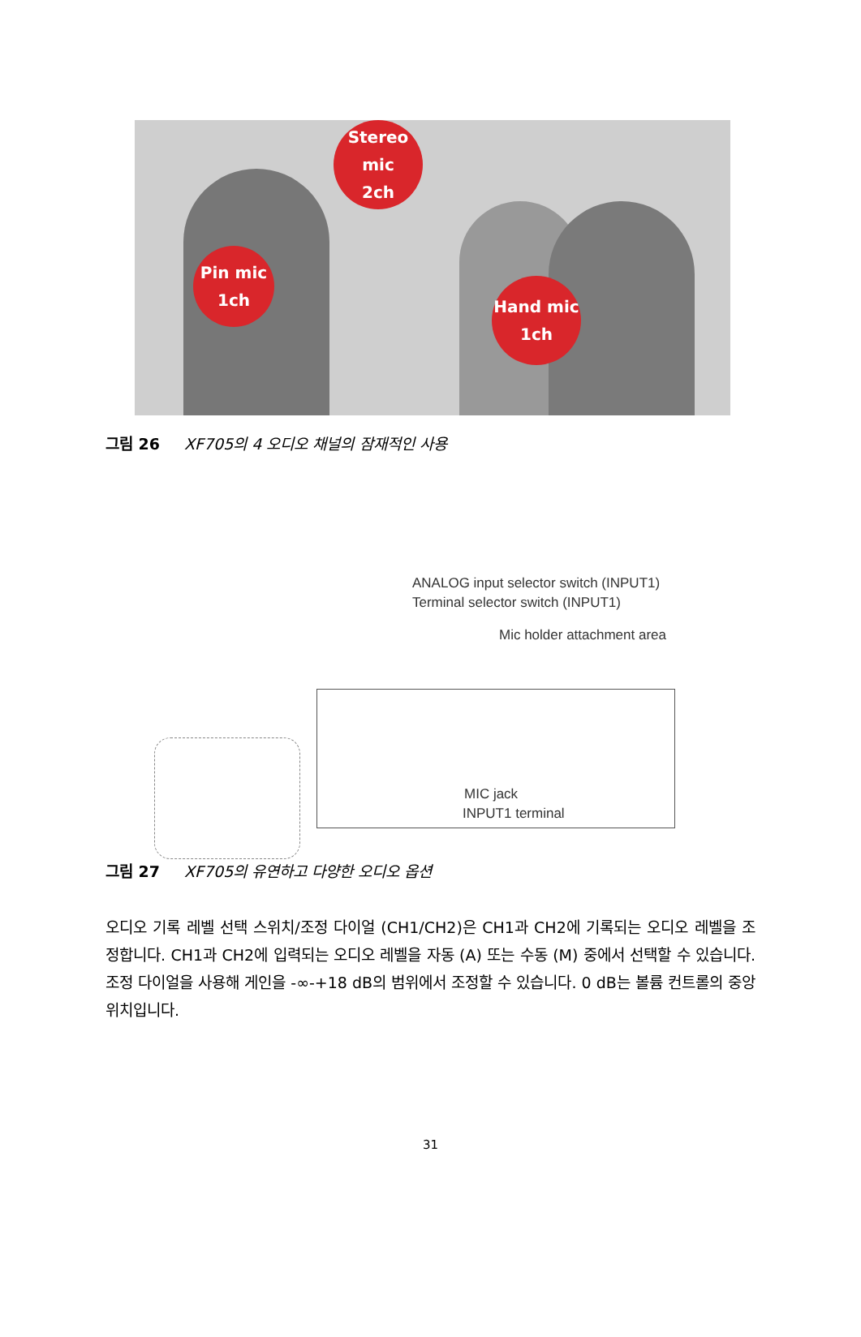Stereo
mic
2ch
Pin mic
1ch
Hand mic
1ch
그림 26 XF705의 4 오디오 채널의 잠재적인 사용
ANALOG input selector switch (INPUT1)
Terminal selector switch (INPUT1)
Mic holder attachment area
MIC jack
INPUT1 terminal
그림 27 XF705의 유연하고 다양한 오디오 옵션
오디오 기록 레벨 선택 스위치/조정 다이얼 (CH1/CH2)은 CH1과 CH2에 기록되는 오디오 레벨을 조정합니다. CH1과 CH2에 입력되는 오디오 레벨을 자동 (A) 또는 수동 (M) 중에서 선택할 수 있습니다. 조정 다이얼을 사용해 게인을 -∞-+18 dB의 범위에서 조정할 수 있습니다. 0 dB는 볼륨 컨트롤의 중앙 위치입니다.
31